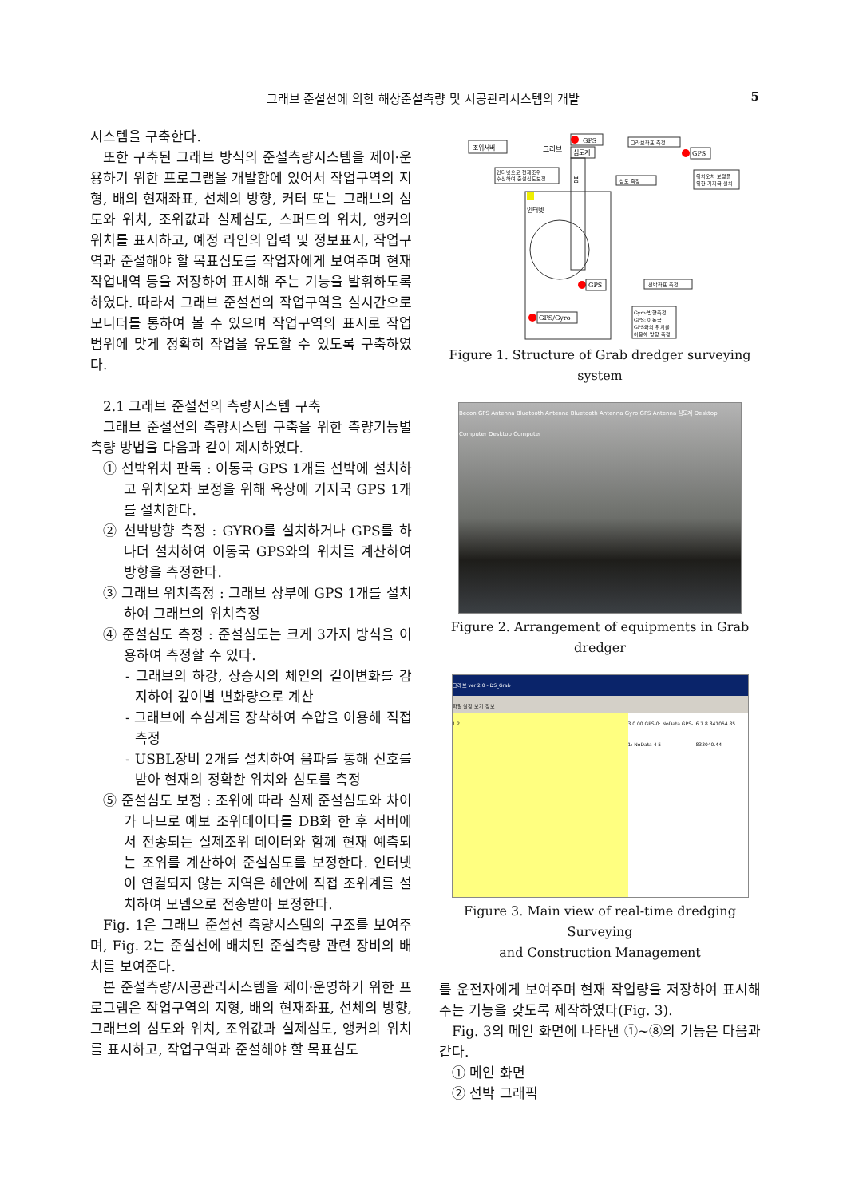그래브 준설선에 의한 해상준설측량 및 시공관리시스템의 개발 5
시스템을 구축한다.
또한 구축된 그래브 방식의 준설측량시스템을 제어·운용하기 위한 프로그램을 개발함에 있어서 작업구역의 지형, 배의 현재좌표, 선체의 방향, 커터 또는 그래브의 심도와 위치, 조위값과 실제심도, 스퍼드의 위치, 앵커의 위치를 표시하고, 예정 라인의 입력 및 정보표시, 작업구역과 준설해야 할 목표심도를 작업자에게 보여주며 현재 작업내역 등을 저장하여 표시해 주는 기능을 발휘하도록 하였다. 따라서 그래브 준설선의 작업구역을 실시간으로 모니터를 통하여 볼 수 있으며 작업구역의 표시로 작업 범위에 맞게 정확히 작업을 유도할 수 있도록 구축하였다.
2.1 그래브 준설선의 측량시스템 구축
그래브 준설선의 측량시스템 구축을 위한 측량기능별 측량 방법을 다음과 같이 제시하였다.
① 선박위치 판독 : 이동국 GPS 1개를 선박에 설치하고 위치오차 보정을 위해 육상에 기지국 GPS 1개를 설치한다.
② 선박방향 측정 : GYRO를 설치하거나 GPS를 하나더 설치하여 이동국 GPS와의 위치를 계산하여 방향을 측정한다.
③ 그래브 위치측정 : 그래브 상부에 GPS 1개를 설치하여 그래브의 위치측정
④ 준설심도 측정 : 준설심도는 크게 3가지 방식을 이용하여 측정할 수 있다.
- 그래브의 하강, 상승시의 체인의 길이변화를 감지하여 깊이별 변화량으로 계산
- 그래브에 수심계를 장착하여 수압을 이용해 직접 측정
- USBL장비 2개를 설치하여 음파를 통해 신호를 받아 현재의 정확한 위치와 심도를 측정
⑤ 준설심도 보정 : 조위에 따라 실제 준설심도와 차이가 나므로 예보 조위데이타를 DB화 한 후 서버에서 전송되는 실제조위 데이터와 함께 현재 예측되는 조위를 계산하여 준설심도를 보정한다. 인터넷이 연결되지 않는 지역은 해안에 직접 조위계를 설치하여 모뎀으로 전송받아 보정한다.
Fig. 1은 그래브 준설선 측량시스템의 구조를 보여주며, Fig. 2는 준설선에 배치된 준설측량 관련 장비의 배치를 보여준다.
본 준설측량/시공관리시스템을 제어·운영하기 위한 프로그램은 작업구역의 지형, 배의 현재좌표, 선체의 방향, 그래브의 심도와 위치, 조위값과 실제심도, 앵커의 위치를 표시하고, 작업구역과 준설해야 할 목표심도
조위서버
그라브
GPS
심도계
붐
인터넷
인터넷으로 현재조위
수신하여 준설심도보정
그라브좌표 측정
심도 측정
GPS
위치오차 보정을
위한 기지국 설치
GPS
선박좌표 측정
GPS/Gyro
Gyro:방향측정
GPS: 이동국
GPS와의 위치를
이용해 방향 측정
Figure 1. Structure of Grab dredger surveying system
Becon GPS Antenna Bluetooth Antenna Bluetooth Antenna Gyro GPS Antenna 심도계 Desktop Computer Desktop Computer
Figure 2. Arrangement of equipments in Grab dredger
그래브 ver 2.0 - DS_Grab
파일 설정 보기 정보
1 2 3 0.00 GPS-0: NoData GPS-1: NoData 4 5
6 7 8 841054.85 833040.44
Figure 3. Main view of real-time dredging Surveying
and Construction Management
를 운전자에게 보여주며 현재 작업량을 저장하여 표시해 주는 기능을 갖도록 제작하였다(Fig. 3).
Fig. 3의 메인 화면에 나타낸 ①~⑧의 기능은 다음과 같다.
① 메인 화면
② 선박 그래픽